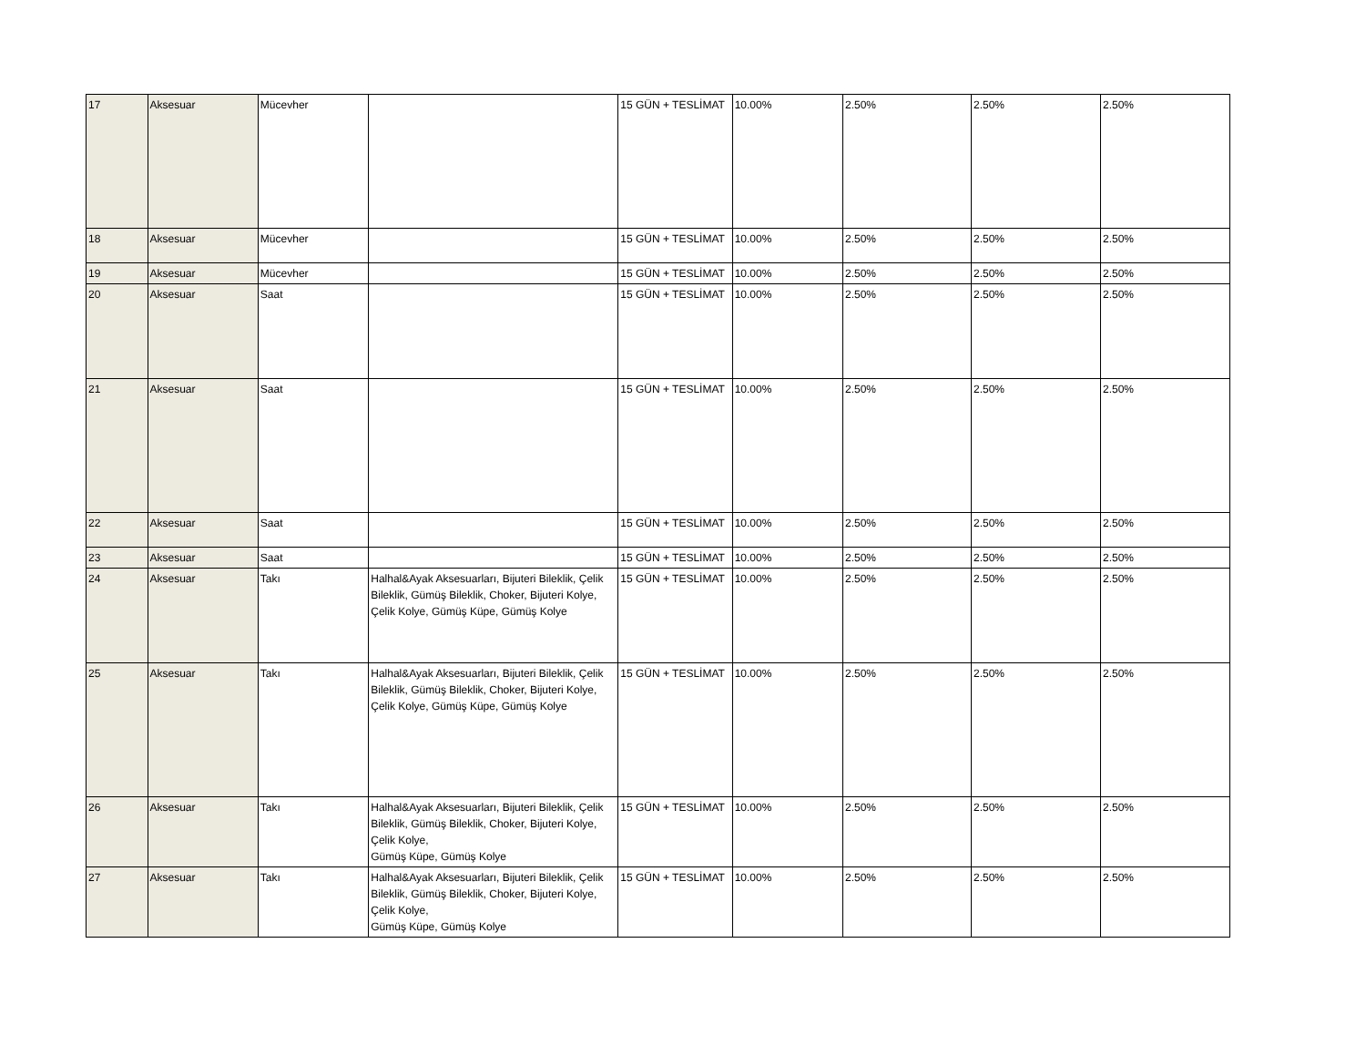| 17 | Aksesuar | Mücevher | | 15 GÜN + TESLİMAT | 10.00% | 2.50% | 2.50% | 2.50% |
| 18 | Aksesuar | Mücevher | | 15 GÜN + TESLİMAT | 10.00% | 2.50% | 2.50% | 2.50% |
| 19 | Aksesuar | Mücevher | | 15 GÜN + TESLİMAT | 10.00% | 2.50% | 2.50% | 2.50% |
| 20 | Aksesuar | Saat | | 15 GÜN + TESLİMAT | 10.00% | 2.50% | 2.50% | 2.50% |
| 21 | Aksesuar | Saat | | 15 GÜN + TESLİMAT | 10.00% | 2.50% | 2.50% | 2.50% |
| 22 | Aksesuar | Saat | | 15 GÜN + TESLİMAT | 10.00% | 2.50% | 2.50% | 2.50% |
| 23 | Aksesuar | Saat | | 15 GÜN + TESLİMAT | 10.00% | 2.50% | 2.50% | 2.50% |
| 24 | Aksesuar | Takı | Halhal&Ayak Aksesuarları, Bijuteri Bileklik, Çelik Bileklik, Gümüş Bileklik, Choker, Bijuteri Kolye, Çelik Kolye, Gümüş Küpe, Gümüş Kolye | 15 GÜN + TESLİMAT | 10.00% | 2.50% | 2.50% | 2.50% |
| 25 | Aksesuar | Takı | Halhal&Ayak Aksesuarları, Bijuteri Bileklik, Çelik Bileklik, Gümüş Bileklik, Choker, Bijuteri Kolye, Çelik Kolye, Gümüş Küpe, Gümüş Kolye | 15 GÜN + TESLİMAT | 10.00% | 2.50% | 2.50% | 2.50% |
| 26 | Aksesuar | Takı | Halhal&Ayak Aksesuarları, Bijuteri Bileklik, Çelik Bileklik, Gümüş Bileklik, Choker, Bijuteri Kolye, Çelik Kolye, Gümüş Küpe, Gümüş Kolye | 15 GÜN + TESLİMAT | 10.00% | 2.50% | 2.50% | 2.50% |
| 27 | Aksesuar | Takı | Halhal&Ayak Aksesuarları, Bijuteri Bileklik, Çelik Bileklik, Gümüş Bileklik, Choker, Bijuteri Kolye, Çelik Kolye, Gümüş Küpe, Gümüş Kolye | 15 GÜN + TESLİMAT | 10.00% | 2.50% | 2.50% | 2.50% |